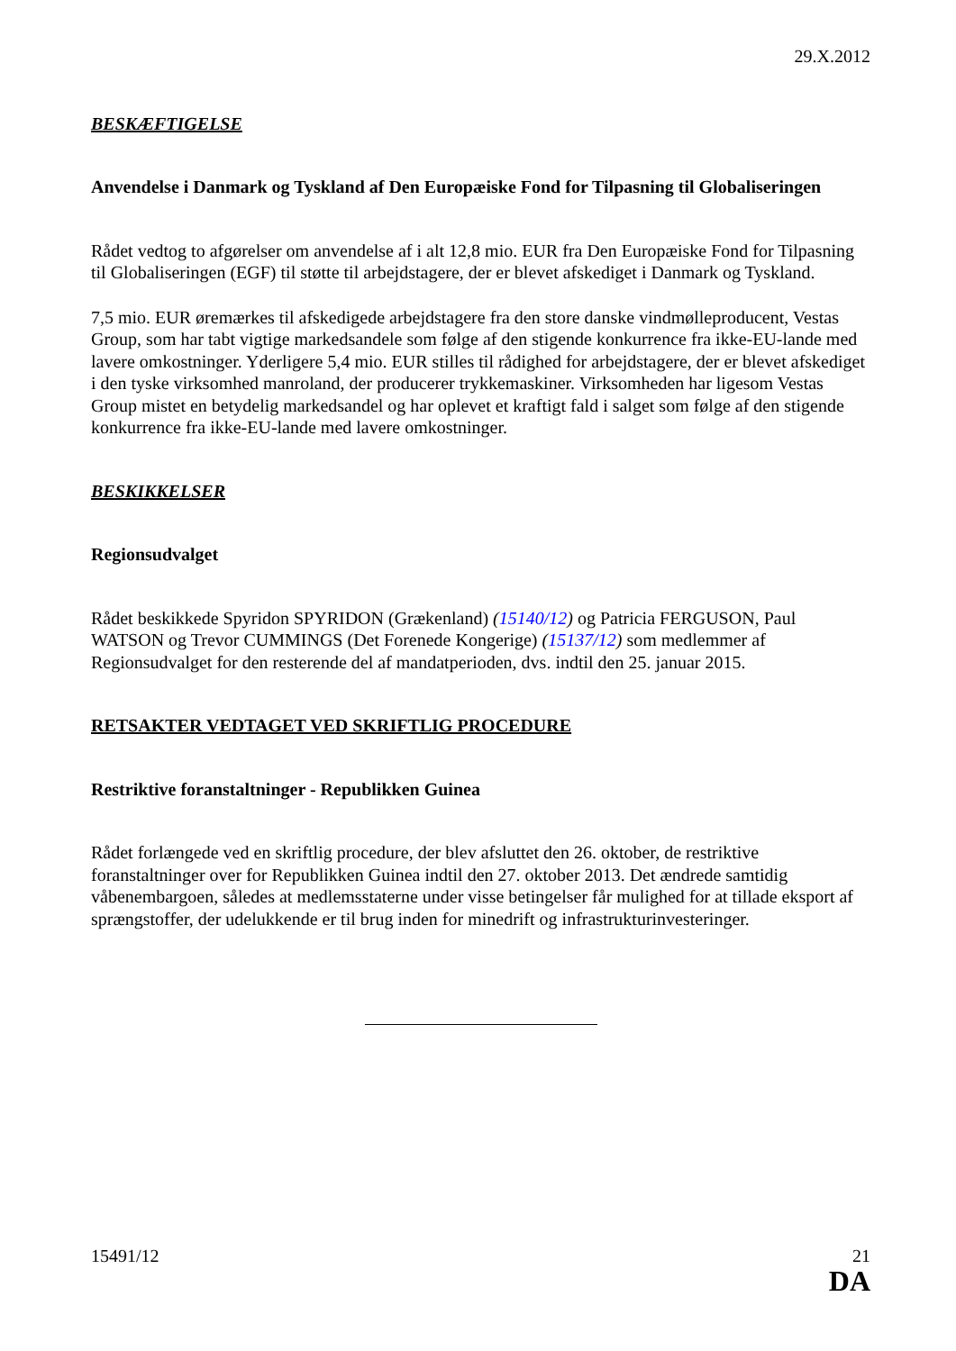29.X.2012
BESKÆFTIGELSE
Anvendelse i Danmark og Tyskland af Den Europæiske Fond for Tilpasning til Globaliseringen
Rådet vedtog to afgørelser om anvendelse af i alt 12,8 mio. EUR fra Den Europæiske Fond for Tilpasning til Globaliseringen (EGF) til støtte til arbejdstagere, der er blevet afskediget i Danmark og Tyskland.
7,5 mio. EUR øremærkes til afskedigede arbejdstagere fra den store danske vindmølleproducent, Vestas Group, som har tabt vigtige markedsandele som følge af den stigende konkurrence fra ikke-EU-lande med lavere omkostninger. Yderligere 5,4 mio. EUR stilles til rådighed for arbejdstagere, der er blevet afskediget i den tyske virksomhed manroland, der producerer trykkemaskiner. Virksomheden har ligesom Vestas Group mistet en betydelig markedsandel og har oplevet et kraftigt fald i salget som følge af den stigende konkurrence fra ikke-EU-lande med lavere omkostninger.
BESKIKKELSER
Regionsudvalget
Rådet beskikkede Spyridon SPYRIDON (Grækenland) (15140/12) og Patricia FERGUSON, Paul WATSON og Trevor CUMMINGS (Det Forenede Kongerige) (15137/12) som medlemmer af Regionsudvalget for den resterende del af mandatperioden, dvs. indtil den 25. januar 2015.
RETSAKTER VEDTAGET VED SKRIFTLIG PROCEDURE
Restriktive foranstaltninger - Republikken Guinea
Rådet forlængede ved en skriftlig procedure, der blev afsluttet den 26. oktober, de restriktive foranstaltninger over for Republikken Guinea indtil den 27. oktober 2013. Det ændrede samtidig våbenembargoen, således at medlemsstaterne under visse betingelser får mulighed for at tillade eksport af sprængstoffer, der udelukkende er til brug inden for minedrift og infrastrukturinvesteringer.
15491/12 21
DA